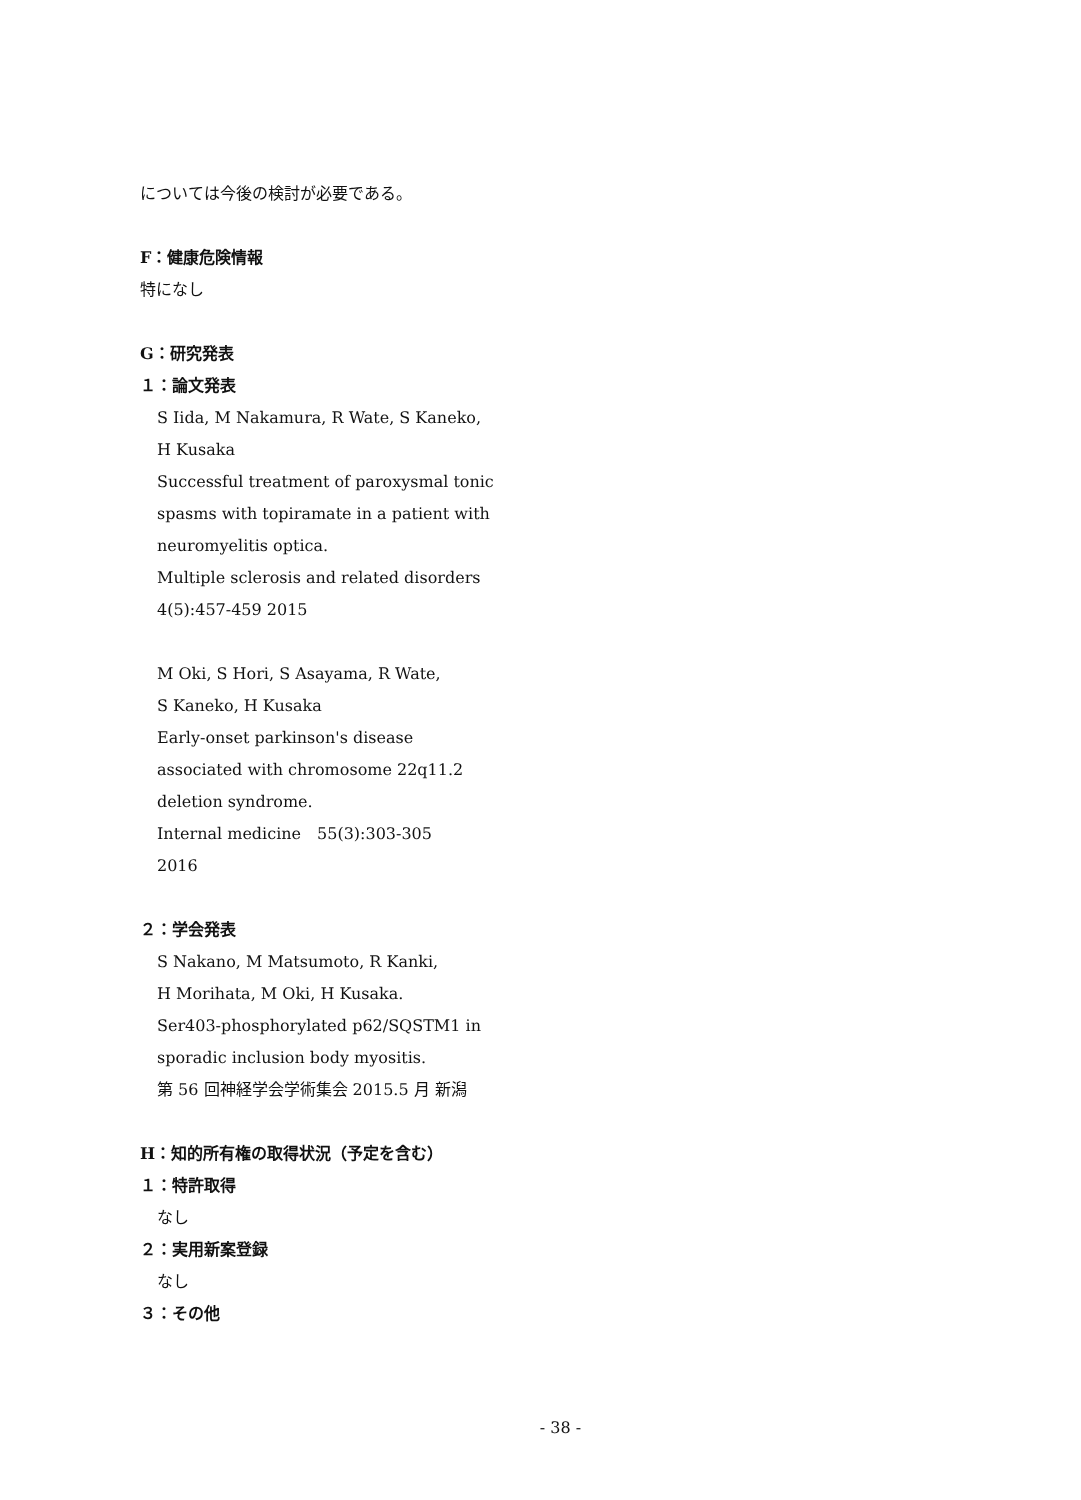については今後の検討が必要である。
F：健康危険情報
特になし
G：研究発表
１：論文発表
S Iida, M Nakamura, R Wate, S Kaneko,
H Kusaka
Successful treatment of paroxysmal tonic
spasms with topiramate in a patient with
neuromyelitis optica.
Multiple sclerosis and related disorders
4(5):457-459 2015
M Oki, S Hori, S Asayama, R Wate,
S Kaneko, H Kusaka
Early-onset parkinson's disease
associated with chromosome 22q11.2
deletion syndrome.
Internal medicine　55(3):303-305
2016
２：学会発表
S Nakano, M Matsumoto, R Kanki,
H Morihata, M Oki, H Kusaka.
Ser403-phosphorylated p62/SQSTM1 in
sporadic inclusion body myositis.
第 56 回神経学会学術集会 2015.5 月 新潟
H：知的所有権の取得状況（予定を含む）
１：特許取得
なし
２：実用新案登録
なし
３：その他
- 38 -